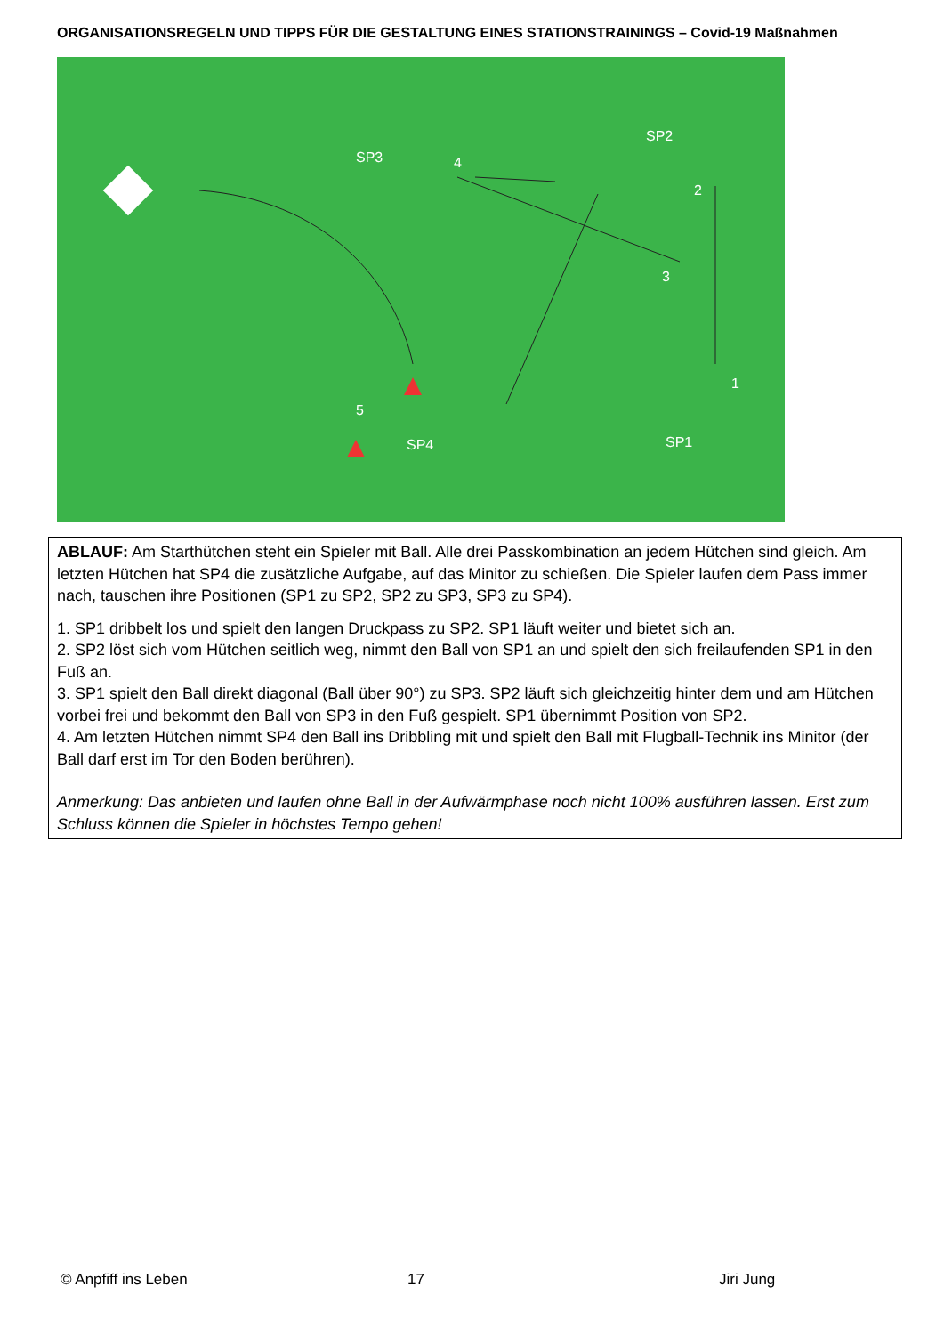ORGANISATIONSREGELN UND TIPPS FÜR DIE GESTALTUNG EINES STATIONSTRAININGS – Covid-19 Maßnahmen
SP3
SP2
4
2
3
1
5
SP4
SP1
ABLAUF: Am Starthütchen steht ein Spieler mit Ball. Alle drei Passkombination an jedem Hütchen sind gleich. Am letzten Hütchen hat SP4 die zusätzliche Aufgabe, auf das Minitor zu schießen. Die Spieler laufen dem Pass immer nach, tauschen ihre Positionen (SP1 zu SP2, SP2 zu SP3, SP3 zu SP4).
1. SP1 dribbelt los und spielt den langen Druckpass zu SP2. SP1 läuft weiter und bietet sich an.
2. SP2 löst sich vom Hütchen seitlich weg, nimmt den Ball von SP1 an und spielt den sich freilaufenden SP1 in den Fuß an.
3. SP1 spielt den Ball direkt diagonal (Ball über 90°) zu SP3. SP2 läuft sich gleichzeitig hinter dem und am Hütchen vorbei frei und bekommt den Ball von SP3 in den Fuß gespielt. SP1 übernimmt Position von SP2.
4. Am letzten Hütchen nimmt SP4 den Ball ins Dribbling mit und spielt den Ball mit Flugball-Technik ins Minitor (der Ball darf erst im Tor den Boden berühren).
Anmerkung: Das anbieten und laufen ohne Ball in der Aufwärmphase noch nicht 100% ausführen lassen. Erst zum Schluss können die Spieler in höchstes Tempo gehen!
© Anpfiff ins Leben 17 Jiri Jung